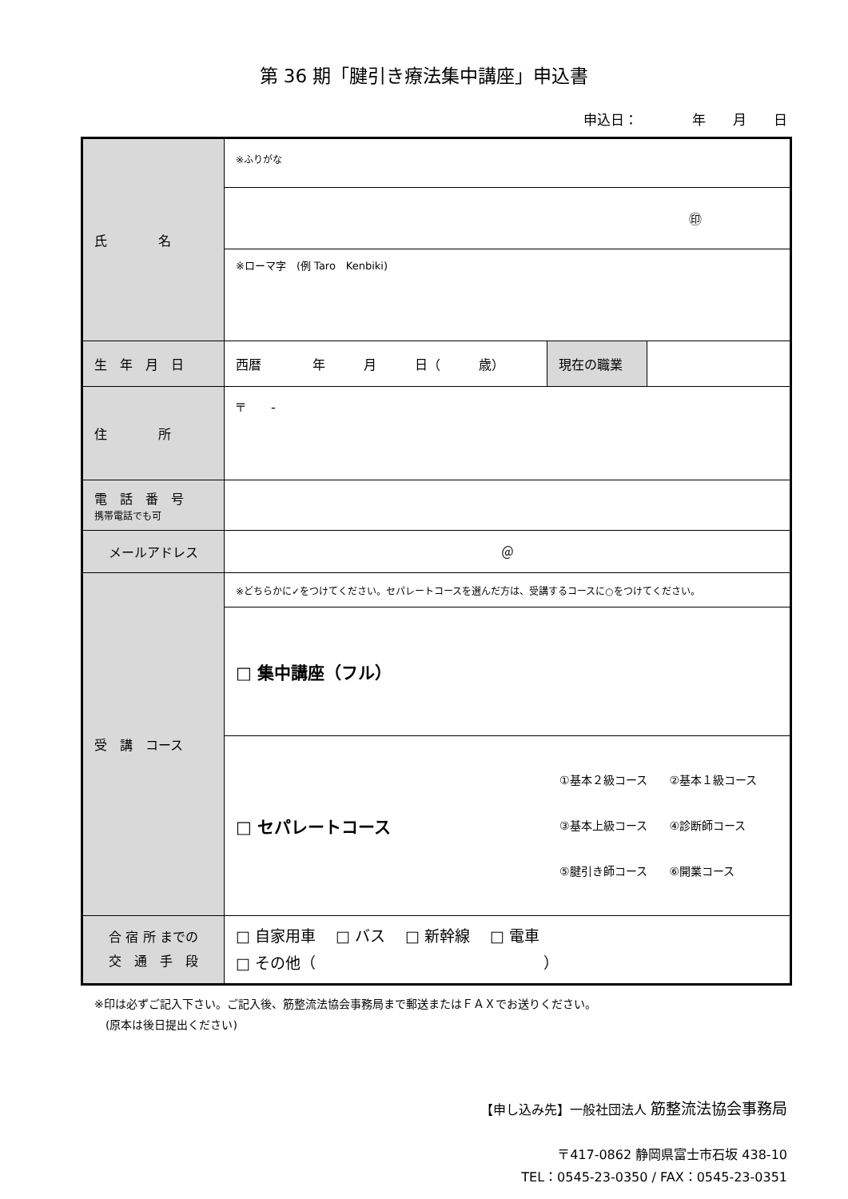第 36 期「腱引き療法集中講座」申込書
申込日：　　　　年　　月　　日
| 氏 名 | ※ふりがな | | |
| | ㊞ | | |
| | ※ローマ字 (例 Taro Kenbiki) | | |
| 生 年 月 日 | 西暦 年 月 日（ 歳） | 現在の職業 | |
| 住 所 | 〒 - | | |
| 電 話 番 号 携帯電話でも可 | | | |
| メールアドレス | ＠ | | |
| 受 講 コース | ※どちらかに✓をつけてください。セパレートコースを選んだ方は、受講するコースに○をつけてください。 | | |
| | □ 集中講座（フル） | | |
| | □ セパレートコース ①基本２級コース ②基本１級コース ③基本上級コース ④診断師コース ⑤腱引き師コース ⑥開業コース | | |
| 合 宿 所 までの 交 通 手 段 | □ 自家用車 □ バス □ 新幹線 □ 電車 □ その他（ ） | | |
※印は必ずご記入下さい。ご記入後、筋整流法協会事務局まで郵送またはＦＡＸでお送りください。
　(原本は後日提出ください)
【申し込み先】一般社団法人 筋整流法協会事務局
〒417-0862 静岡県富士市石坂 438-10
TEL：0545-23-0350 / FAX：0545-23-0351